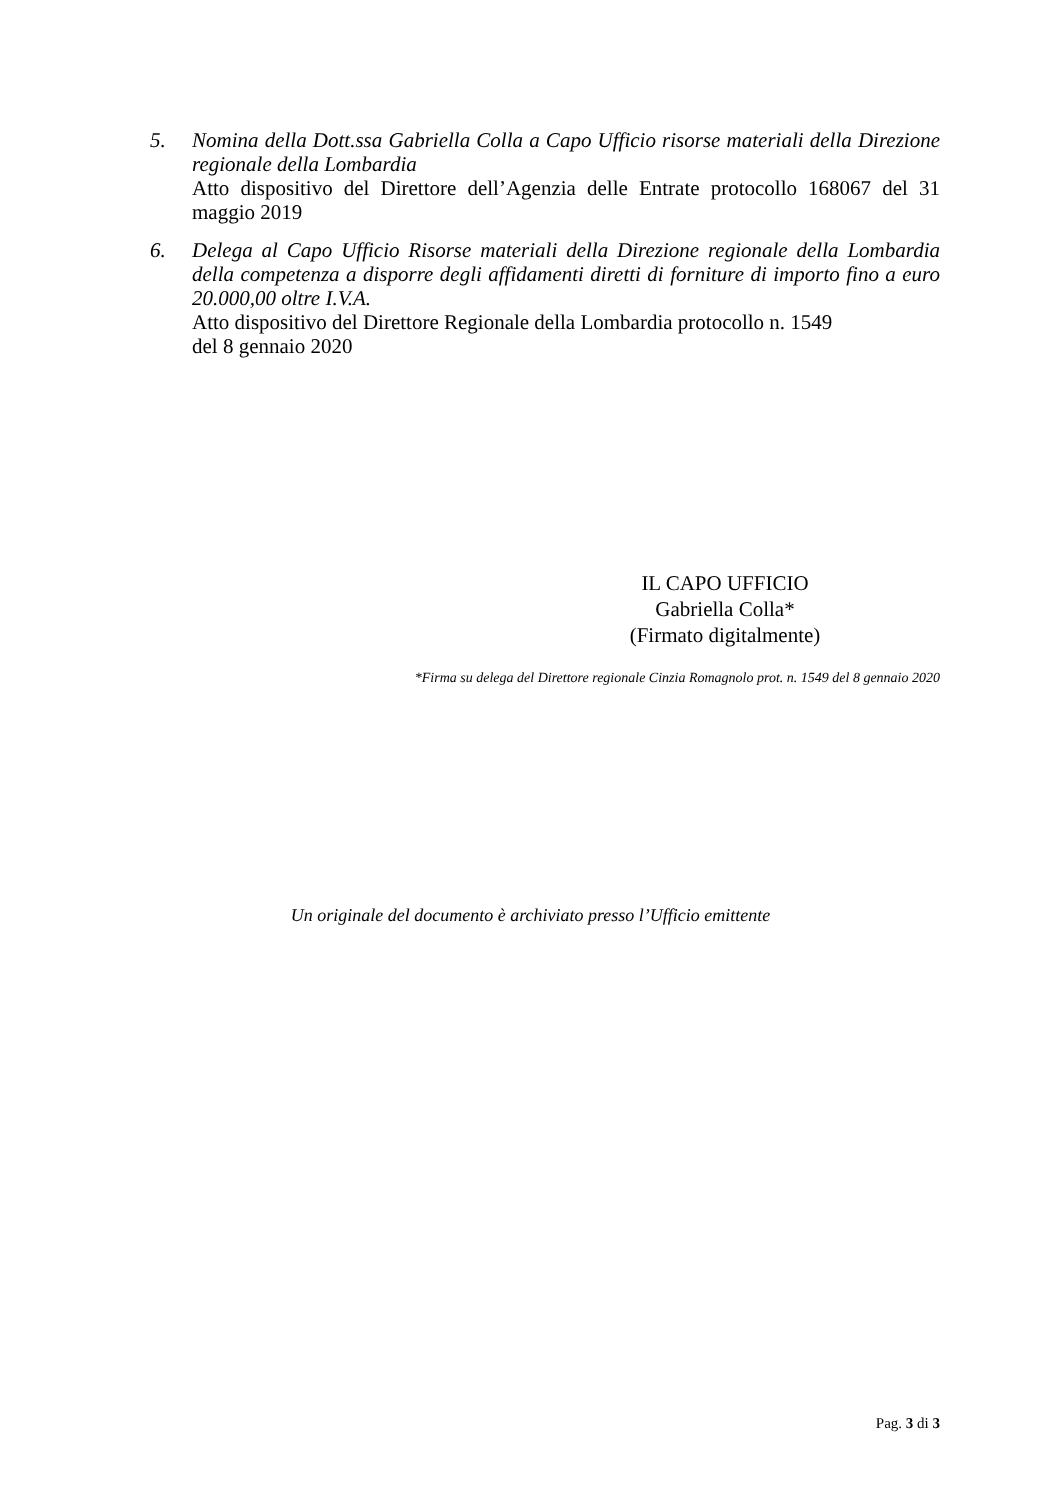5. Nomina della Dott.ssa Gabriella Colla a Capo Ufficio risorse materiali della Direzione regionale della Lombardia
Atto dispositivo del Direttore dell’Agenzia delle Entrate protocollo 168067 del 31 maggio 2019
6. Delega al Capo Ufficio Risorse materiali della Direzione regionale della Lombardia della competenza a disporre degli affidamenti diretti di forniture di importo fino a euro 20.000,00 oltre I.V.A.
Atto dispositivo del Direttore Regionale della Lombardia protocollo n. 1549
del 8 gennaio 2020
IL CAPO UFFICIO
Gabriella Colla*
(Firmato digitalmente)
*Firma su delega del Direttore regionale Cinzia Romagnolo prot. n. 1549 del 8 gennaio 2020
Un originale del documento è archiviato presso l’Ufficio emittente
Pag. 3 di 3